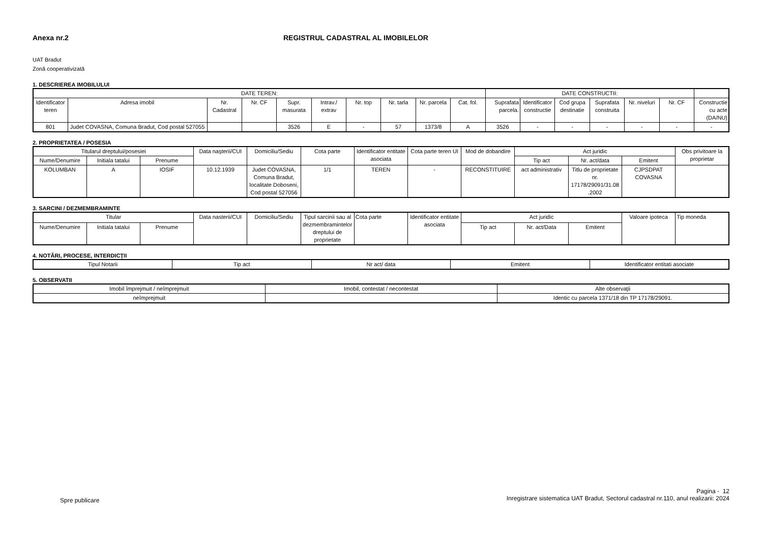Anexa nr.2 REGISTRUL CADASTRAL AL IMOBILELOR
UAT Bradut
Zonă cooperativizată
1. DESCRIEREA IMOBILULUI
| DATE TEREN: | | | | | | | | | | DATE CONSTRUCTII: | | | | | | |
| --- | --- | --- | --- | --- | --- | --- | --- | --- | --- | --- | --- | --- | --- | --- | --- | --- |
| Identificator teren | Adresa imobil | Nr. Cadastral | Nr. CF | Supr. masurata | Intrav./ extrav | Nr. top | Nr. tarla | Nr. parcela | Cat. fol. | Suprafata parcela. | Identificator constructie | Cod grupa destinatie | Suprafata construita | Nr. niveluri | Nr. CF | Constructie cu acte (DA/NU) |
| 801 | Judet COVASNA, Comuna Bradut, Cod postal 527055 | | | 3526 | E | - | 57 | 1373/8 | A | 3526 | - | - | - | - | - | - |
2. PROPRIETATEA / POSESIA
| Titularul dreptului/posesiei | | | Data naşterii/CUI | Domiciliu/Sediu | Cota parte | Identificator entitate asociata | Cota parte teren UI | Mod de dobandire | Act juridic | | | Obs privitoare la proprietar |
| --- | --- | --- | --- | --- | --- | --- | --- | --- | --- | --- | --- | --- |
| Nume/Denumire | Initiala tatalui | Prenume | | | | | | | Tip act | Nr. act/data | Emitent | |
| KOLUMBAN | A | IOSIF | 10.12.1939 | Judet COVASNA, Comuna Bradut, localitate Doboseni, Cod postal 527056 | 1/1 | TEREN | - | RECONSTITUIRE | act administrativ | Titlu de proprietate nr. 17178/29091/31.08 .2002 | CJPSDPAT COVASNA | |
3. SARCINI / DEZMEMBRAMINTE
| Titular | | | Data nasterii/CUI | Domiciliu/Sediu | Tipul sarcinii sau al dezmembramintelor dreptului de proprietate | Cota parte | Identificator entitate asociata | Act juridic | | | Valoare ipoteca | Tip moneda |
| --- | --- | --- | --- | --- | --- | --- | --- | --- | --- | --- | --- | --- |
| Nume/Denumire | Initiala tatalui | Prenume | | | | | | Tip act | Nr. act/Data | Emitent | | |
4. NOTĂRI, PROCESE, INTERDICŢII
| Tipul Notarii | Tip act | Nr act/ data | Emitent | Identificator entitati asociate |
| --- | --- | --- | --- | --- |
5. OBSERVATII
| Imobil împrejmuit / neîmprejmuit | Imobil, contestat / necontestat | Alte observaţii |
| --- | --- | --- |
| neîmprejmuit | | Identic cu parcela 1371/18 din TP 17178/29091. |
Spre publicare
Pagina - 12
Inregistrare sistematica UAT Bradut, Sectorul cadastral nr.110, anul realizarii: 2024